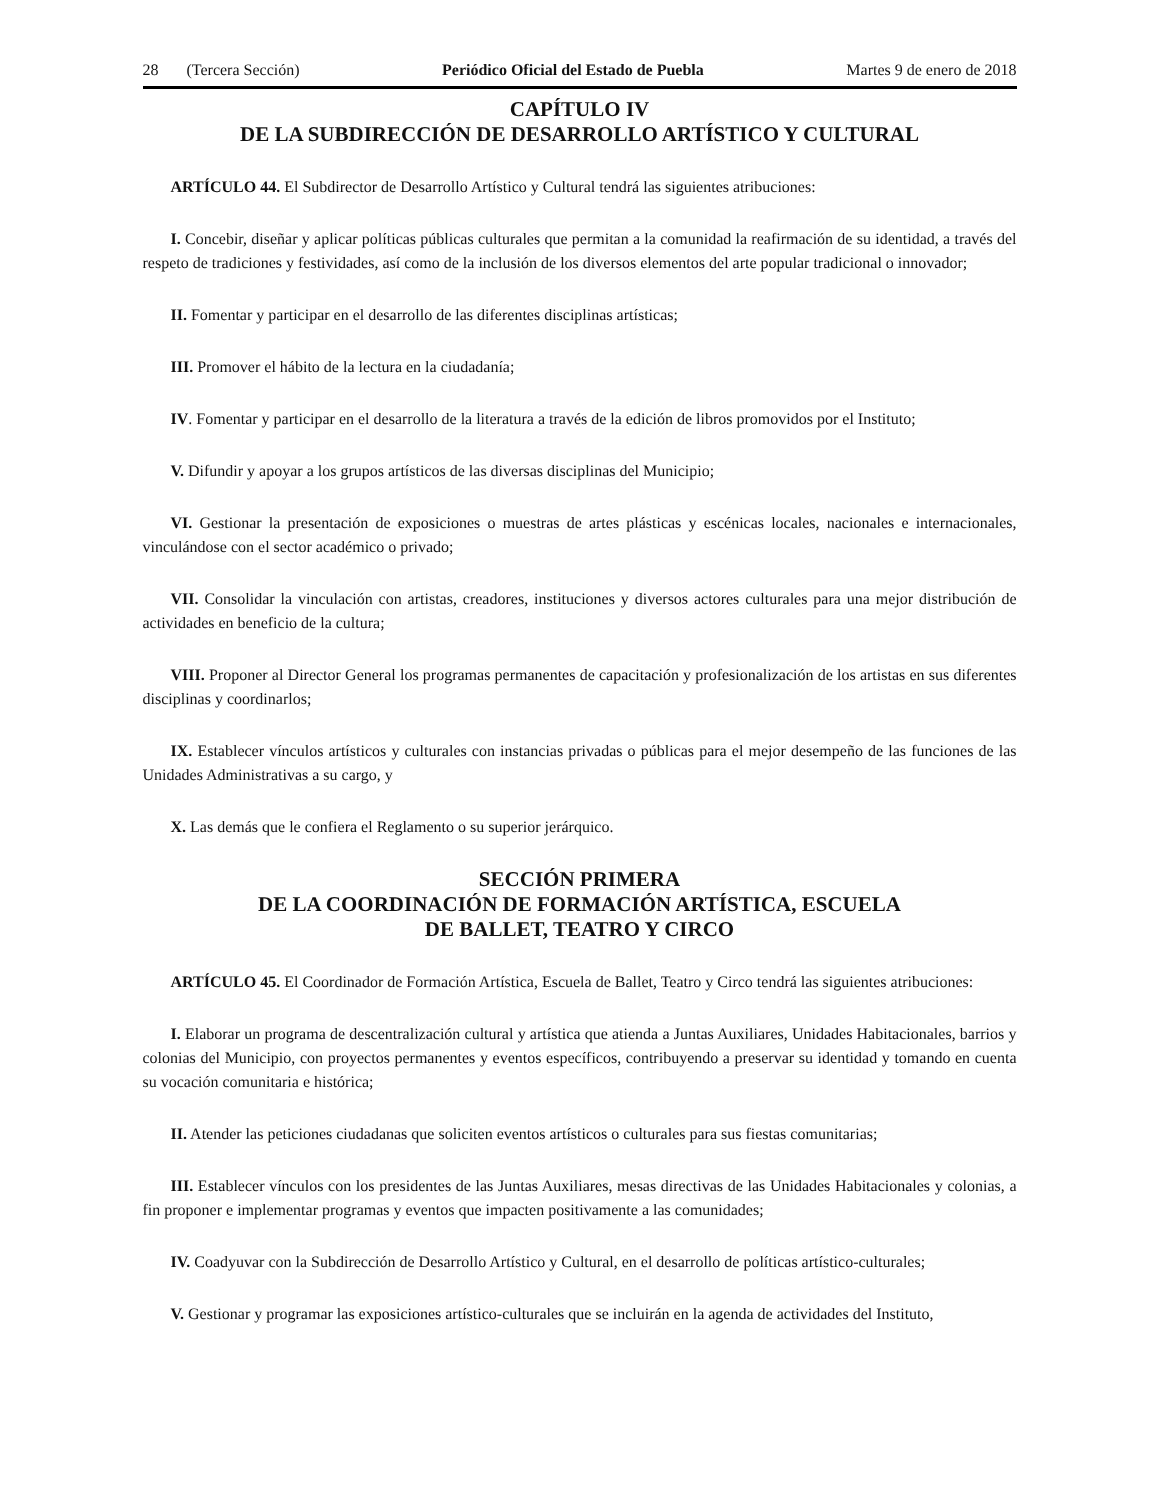28 (Tercera Sección) Periódico Oficial del Estado de Puebla Martes 9 de enero de 2018
CAPÍTULO IV
DE LA SUBDIRECCIÓN DE DESARROLLO ARTÍSTICO Y CULTURAL
ARTÍCULO 44. El Subdirector de Desarrollo Artístico y Cultural tendrá las siguientes atribuciones:
I. Concebir, diseñar y aplicar políticas públicas culturales que permitan a la comunidad la reafirmación de su identidad, a través del respeto de tradiciones y festividades, así como de la inclusión de los diversos elementos del arte popular tradicional o innovador;
II. Fomentar y participar en el desarrollo de las diferentes disciplinas artísticas;
III. Promover el hábito de la lectura en la ciudadanía;
IV. Fomentar y participar en el desarrollo de la literatura a través de la edición de libros promovidos por el Instituto;
V. Difundir y apoyar a los grupos artísticos de las diversas disciplinas del Municipio;
VI. Gestionar la presentación de exposiciones o muestras de artes plásticas y escénicas locales, nacionales e internacionales, vinculándose con el sector académico o privado;
VII. Consolidar la vinculación con artistas, creadores, instituciones y diversos actores culturales para una mejor distribución de actividades en beneficio de la cultura;
VIII. Proponer al Director General los programas permanentes de capacitación y profesionalización de los artistas en sus diferentes disciplinas y coordinarlos;
IX. Establecer vínculos artísticos y culturales con instancias privadas o públicas para el mejor desempeño de las funciones de las Unidades Administrativas a su cargo, y
X. Las demás que le confiera el Reglamento o su superior jerárquico.
SECCIÓN PRIMERA
DE LA COORDINACIÓN DE FORMACIÓN ARTÍSTICA, ESCUELA
DE BALLET, TEATRO Y CIRCO
ARTÍCULO 45. El Coordinador de Formación Artística, Escuela de Ballet, Teatro y Circo tendrá las siguientes atribuciones:
I. Elaborar un programa de descentralización cultural y artística que atienda a Juntas Auxiliares, Unidades Habitacionales, barrios y colonias del Municipio, con proyectos permanentes y eventos específicos, contribuyendo a preservar su identidad y tomando en cuenta su vocación comunitaria e histórica;
II. Atender las peticiones ciudadanas que soliciten eventos artísticos o culturales para sus fiestas comunitarias;
III. Establecer vínculos con los presidentes de las Juntas Auxiliares, mesas directivas de las Unidades Habitacionales y colonias, a fin proponer e implementar programas y eventos que impacten positivamente a las comunidades;
IV. Coadyuvar con la Subdirección de Desarrollo Artístico y Cultural, en el desarrollo de políticas artístico-culturales;
V. Gestionar y programar las exposiciones artístico-culturales que se incluirán en la agenda de actividades del Instituto,